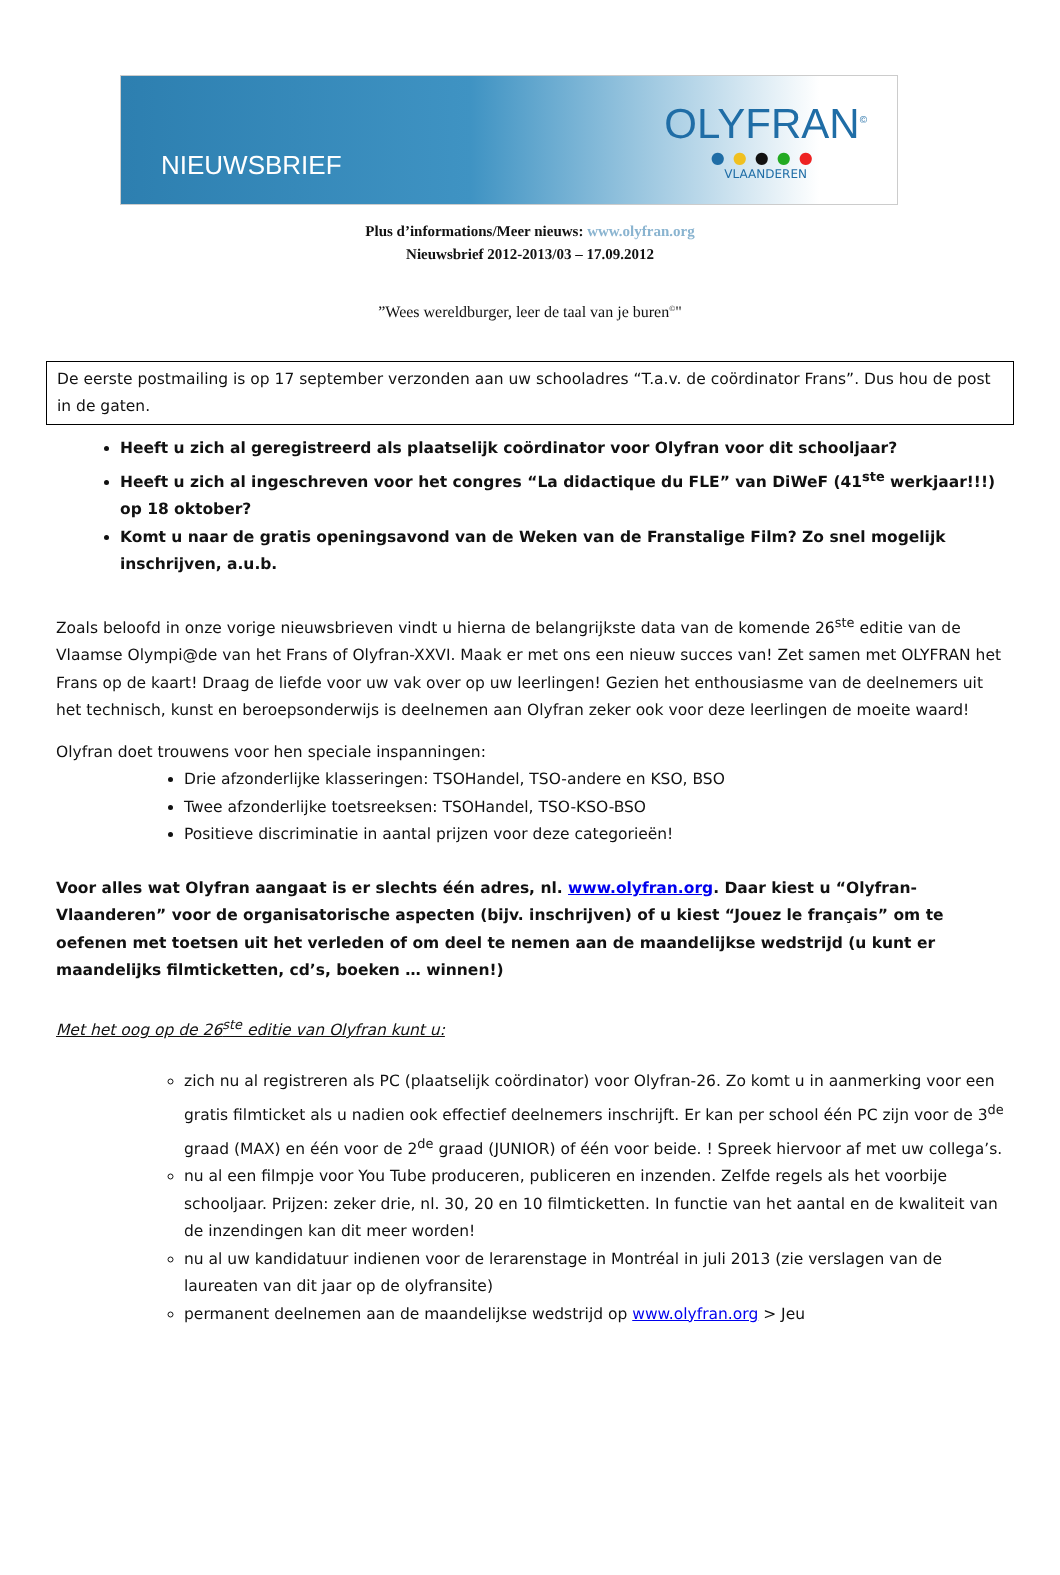NIEUWSBRIEF
OLYFRAN<sup>©</sup>
●●●●●
VLAANDEREN
Plus d’informations/Meer nieuws: www.olyfran.org
Nieuwsbrief 2012-2013/03 – 17.09.2012
”Wees wereldburger, leer de taal van je buren<sup>©</sup>"
De eerste postmailing is op 17 september verzonden aan uw schooladres “T.a.v. de coördinator Frans”. Dus hou de post in de gaten.
Heeft u zich al geregistreerd als plaatselijk coördinator voor Olyfran voor dit schooljaar?
Heeft u zich al ingeschreven voor het congres “La didactique du FLE” van DiWeF (41<sup>ste</sup> werkjaar!!!) op 18 oktober?
Komt u naar de gratis openingsavond van de Weken van de Franstalige Film? Zo snel mogelijk inschrijven, a.u.b.
Zoals beloofd in onze vorige nieuwsbrieven vindt u hierna de belangrijkste data van de komende 26<sup>ste</sup> editie van de Vlaamse Olympi@de van het Frans of Olyfran-XXVI. Maak er met ons een nieuw succes van! Zet samen met OLYFRAN het Frans op de kaart! Draag de liefde voor uw vak over op uw leerlingen! Gezien het enthousiasme van de deelnemers uit het technisch, kunst en beroepsonderwijs is deelnemen aan Olyfran zeker ook voor deze leerlingen de moeite waard!
Olyfran doet trouwens voor hen speciale inspanningen:
Drie afzonderlijke klasseringen: TSOHandel, TSO-andere en KSO, BSO
Twee afzonderlijke toetsreeksen: TSOHandel, TSO-KSO-BSO
Positieve discriminatie in aantal prijzen voor deze categorieën!
Voor alles wat Olyfran aangaat is er slechts één adres, nl. www.olyfran.org. Daar kiest u “Olyfran-Vlaanderen” voor de organisatorische aspecten (bijv. inschrijven) of u kiest “Jouez le français” om te oefenen met toetsen uit het verleden of om deel te nemen aan de maandelijkse wedstrijd (u kunt er maandelijks filmticketten, cd’s, boeken … winnen!)
Met het oog op de 26<sup>ste</sup> editie van Olyfran kunt u:
zich nu al registreren als PC (plaatselijk coördinator) voor Olyfran-26. Zo komt u in aanmerking voor een gratis filmticket als u nadien ook effectief deelnemers inschrijft. Er kan per school één PC zijn voor de 3<sup>de</sup> graad (MAX) en één voor de 2<sup>de</sup> graad (JUNIOR) of één voor beide. ! Spreek hiervoor af met uw collega’s.
nu al een filmpje voor You Tube produceren, publiceren en inzenden. Zelfde regels als het voorbije schooljaar. Prijzen: zeker drie, nl. 30, 20 en 10 filmticketten. In functie van het aantal en de kwaliteit van de inzendingen kan dit meer worden!
nu al uw kandidatuur indienen voor de lerarenstage in Montréal in juli 2013 (zie verslagen van de laureaten van dit jaar op de olyfransite)
permanent deelnemen aan de maandelijkse wedstrijd op www.olyfran.org > Jeu